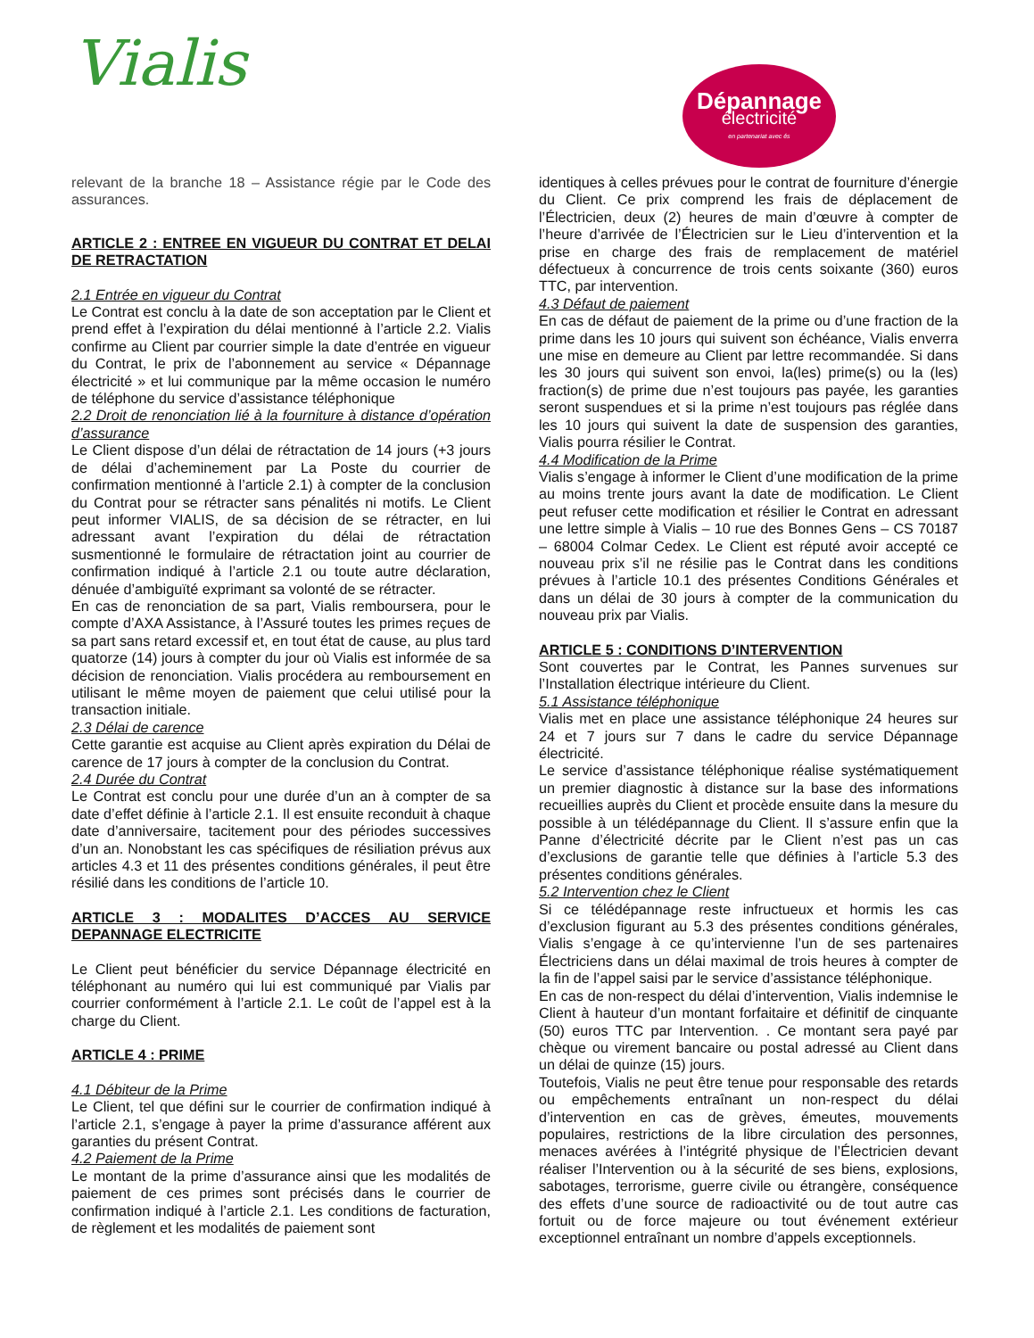Vialis
Dépannage
électricité
en partenariat avec és
relevant de la branche 18 – Assistance régie par le Code des assurances.
ARTICLE 2 : ENTREE EN VIGUEUR DU CONTRAT ET DELAI DE RETRACTATION
2.1 Entrée en vigueur du Contrat
Le Contrat est conclu à la date de son acceptation par le Client et prend effet à l’expiration du délai mentionné à l’article 2.2. Vialis confirme au Client par courrier simple la date d’entrée en vigueur du Contrat, le prix de l’abonnement au service « Dépannage électricité » et lui communique par la même occasion le numéro de téléphone du service d’assistance téléphonique
2.2 Droit de renonciation lié à la fourniture à distance d’opération d’assurance
Le Client dispose d’un délai de rétractation de 14 jours (+3 jours de délai d’acheminement par La Poste du courrier de confirmation mentionné à l’article 2.1) à compter de la conclusion du Contrat pour se rétracter sans pénalités ni motifs. Le Client peut informer VIALIS, de sa décision de se rétracter, en lui adressant avant l’expiration du délai de rétractation susmentionné le formulaire de rétractation joint au courrier de confirmation indiqué à l’article 2.1 ou toute autre déclaration, dénuée d’ambiguïté exprimant sa volonté de se rétracter.
En cas de renonciation de sa part, Vialis remboursera, pour le compte d’AXA Assistance, à l’Assuré toutes les primes reçues de sa part sans retard excessif et, en tout état de cause, au plus tard quatorze (14) jours à compter du jour où Vialis est informée de sa décision de renonciation. Vialis procédera au remboursement en utilisant le même moyen de paiement que celui utilisé pour la transaction initiale.
2.3 Délai de carence
Cette garantie est acquise au Client après expiration du Délai de carence de 17 jours à compter de la conclusion du Contrat.
2.4 Durée du Contrat
Le Contrat est conclu pour une durée d’un an à compter de sa date d’effet définie à l’article 2.1. Il est ensuite reconduit à chaque date d’anniversaire, tacitement pour des périodes successives d’un an. Nonobstant les cas spécifiques de résiliation prévus aux articles 4.3 et 11 des présentes conditions générales, il peut être résilié dans les conditions de l’article 10.
ARTICLE 3 : MODALITES D’ACCES AU SERVICE DEPANNAGE ELECTRICITE
Le Client peut bénéficier du service Dépannage électricité en téléphonant au numéro qui lui est communiqué par Vialis par courrier conformément à l’article 2.1. Le coût de l’appel est à la charge du Client.
ARTICLE 4 : PRIME
4.1 Débiteur de la Prime
Le Client, tel que défini sur le courrier de confirmation indiqué à l’article 2.1, s’engage à payer la prime d’assurance afférent aux garanties du présent Contrat.
4.2 Paiement de la Prime
Le montant de la prime d’assurance ainsi que les modalités de paiement de ces primes sont précisés dans le courrier de confirmation indiqué à l’article 2.1. Les conditions de facturation, de règlement et les modalités de paiement sont
identiques à celles prévues pour le contrat de fourniture d’énergie du Client. Ce prix comprend les frais de déplacement de l’Électricien, deux (2) heures de main d’œuvre à compter de l’heure d’arrivée de l’Électricien sur le Lieu d’intervention et la prise en charge des frais de remplacement de matériel défectueux à concurrence de trois cents soixante (360) euros TTC, par intervention.
4.3 Défaut de paiement
En cas de défaut de paiement de la prime ou d’une fraction de la prime dans les 10 jours qui suivent son échéance, Vialis enverra une mise en demeure au Client par lettre recommandée. Si dans les 30 jours qui suivent son envoi, la(les) prime(s) ou la (les) fraction(s) de prime due n’est toujours pas payée, les garanties seront suspendues et si la prime n’est toujours pas réglée dans les 10 jours qui suivent la date de suspension des garanties, Vialis pourra résilier le Contrat.
4.4 Modification de la Prime
Vialis s’engage à informer le Client d’une modification de la prime au moins trente jours avant la date de modification. Le Client peut refuser cette modification et résilier le Contrat en adressant une lettre simple à Vialis – 10 rue des Bonnes Gens – CS 70187 – 68004 Colmar Cedex. Le Client est réputé avoir accepté ce nouveau prix s’il ne résilie pas le Contrat dans les conditions prévues à l’article 10.1 des présentes Conditions Générales et dans un délai de 30 jours à compter de la communication du nouveau prix par Vialis.
ARTICLE 5 : CONDITIONS D’INTERVENTION
Sont couvertes par le Contrat, les Pannes survenues sur l’Installation électrique intérieure du Client.
5.1 Assistance téléphonique
Vialis met en place une assistance téléphonique 24 heures sur 24 et 7 jours sur 7 dans le cadre du service Dépannage électricité.
Le service d’assistance téléphonique réalise systématiquement un premier diagnostic à distance sur la base des informations recueillies auprès du Client et procède ensuite dans la mesure du possible à un télédépannage du Client. Il s’assure enfin que la Panne d’électricité décrite par le Client n’est pas un cas d’exclusions de garantie telle que définies à l’article 5.3 des présentes conditions générales.
5.2 Intervention chez le Client
Si ce télédépannage reste infructueux et hormis les cas d’exclusion figurant au 5.3 des présentes conditions générales, Vialis s’engage à ce qu’intervienne l’un de ses partenaires Électriciens dans un délai maximal de trois heures à compter de la fin de l’appel saisi par le service d’assistance téléphonique.
En cas de non-respect du délai d’intervention, Vialis indemnise le Client à hauteur d’un montant forfaitaire et définitif de cinquante (50) euros TTC par Intervention. . Ce montant sera payé par chèque ou virement bancaire ou postal adressé au Client dans un délai de quinze (15) jours.
Toutefois, Vialis ne peut être tenue pour responsable des retards ou empêchements entraînant un non-respect du délai d’intervention en cas de grèves, émeutes, mouvements populaires, restrictions de la libre circulation des personnes, menaces avérées à l’intégrité physique de l’Électricien devant réaliser l’Intervention ou à la sécurité de ses biens, explosions, sabotages, terrorisme, guerre civile ou étrangère, conséquence des effets d’une source de radioactivité ou de tout autre cas fortuit ou de force majeure ou tout événement extérieur exceptionnel entraînant un nombre d’appels exceptionnels.